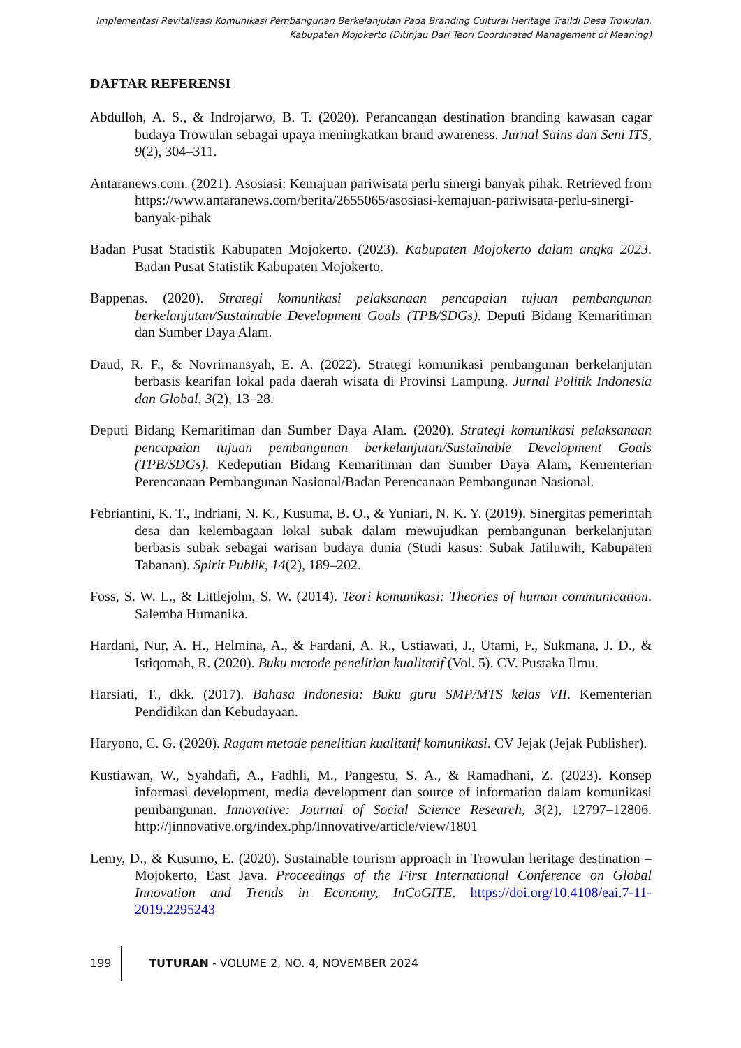Implementasi Revitalisasi Komunikasi Pembangunan Berkelanjutan Pada Branding Cultural Heritage Traildi Desa Trowulan,
Kabupaten Mojokerto (Ditinjau Dari Teori Coordinated Management of Meaning)
DAFTAR REFERENSI
Abdulloh, A. S., & Indrojarwo, B. T. (2020). Perancangan destination branding kawasan cagar budaya Trowulan sebagai upaya meningkatkan brand awareness. Jurnal Sains dan Seni ITS, 9(2), 304–311.
Antaranews.com. (2021). Asosiasi: Kemajuan pariwisata perlu sinergi banyak pihak. Retrieved from https://www.antaranews.com/berita/2655065/asosiasi-kemajuan-pariwisata-perlu-sinergi-banyak-pihak
Badan Pusat Statistik Kabupaten Mojokerto. (2023). Kabupaten Mojokerto dalam angka 2023. Badan Pusat Statistik Kabupaten Mojokerto.
Bappenas. (2020). Strategi komunikasi pelaksanaan pencapaian tujuan pembangunan berkelanjutan/Sustainable Development Goals (TPB/SDGs). Deputi Bidang Kemaritiman dan Sumber Daya Alam.
Daud, R. F., & Novrimansyah, E. A. (2022). Strategi komunikasi pembangunan berkelanjutan berbasis kearifan lokal pada daerah wisata di Provinsi Lampung. Jurnal Politik Indonesia dan Global, 3(2), 13–28.
Deputi Bidang Kemaritiman dan Sumber Daya Alam. (2020). Strategi komunikasi pelaksanaan pencapaian tujuan pembangunan berkelanjutan/Sustainable Development Goals (TPB/SDGs). Kedeputian Bidang Kemaritiman dan Sumber Daya Alam, Kementerian Perencanaan Pembangunan Nasional/Badan Perencanaan Pembangunan Nasional.
Febriantini, K. T., Indriani, N. K., Kusuma, B. O., & Yuniari, N. K. Y. (2019). Sinergitas pemerintah desa dan kelembagaan lokal subak dalam mewujudkan pembangunan berkelanjutan berbasis subak sebagai warisan budaya dunia (Studi kasus: Subak Jatiluwih, Kabupaten Tabanan). Spirit Publik, 14(2), 189–202.
Foss, S. W. L., & Littlejohn, S. W. (2014). Teori komunikasi: Theories of human communication. Salemba Humanika.
Hardani, Nur, A. H., Helmina, A., & Fardani, A. R., Ustiawati, J., Utami, F., Sukmana, J. D., & Istiqomah, R. (2020). Buku metode penelitian kualitatif (Vol. 5). CV. Pustaka Ilmu.
Harsiati, T., dkk. (2017). Bahasa Indonesia: Buku guru SMP/MTS kelas VII. Kementerian Pendidikan dan Kebudayaan.
Haryono, C. G. (2020). Ragam metode penelitian kualitatif komunikasi. CV Jejak (Jejak Publisher).
Kustiawan, W., Syahdafi, A., Fadhli, M., Pangestu, S. A., & Ramadhani, Z. (2023). Konsep informasi development, media development dan source of information dalam komunikasi pembangunan. Innovative: Journal of Social Science Research, 3(2), 12797–12806. http://jinnovative.org/index.php/Innovative/article/view/1801
Lemy, D., & Kusumo, E. (2020). Sustainable tourism approach in Trowulan heritage destination – Mojokerto, East Java. Proceedings of the First International Conference on Global Innovation and Trends in Economy, InCoGITE. https://doi.org/10.4108/eai.7-11-2019.2295243
199 TUTURAN - VOLUME 2, NO. 4, NOVEMBER 2024